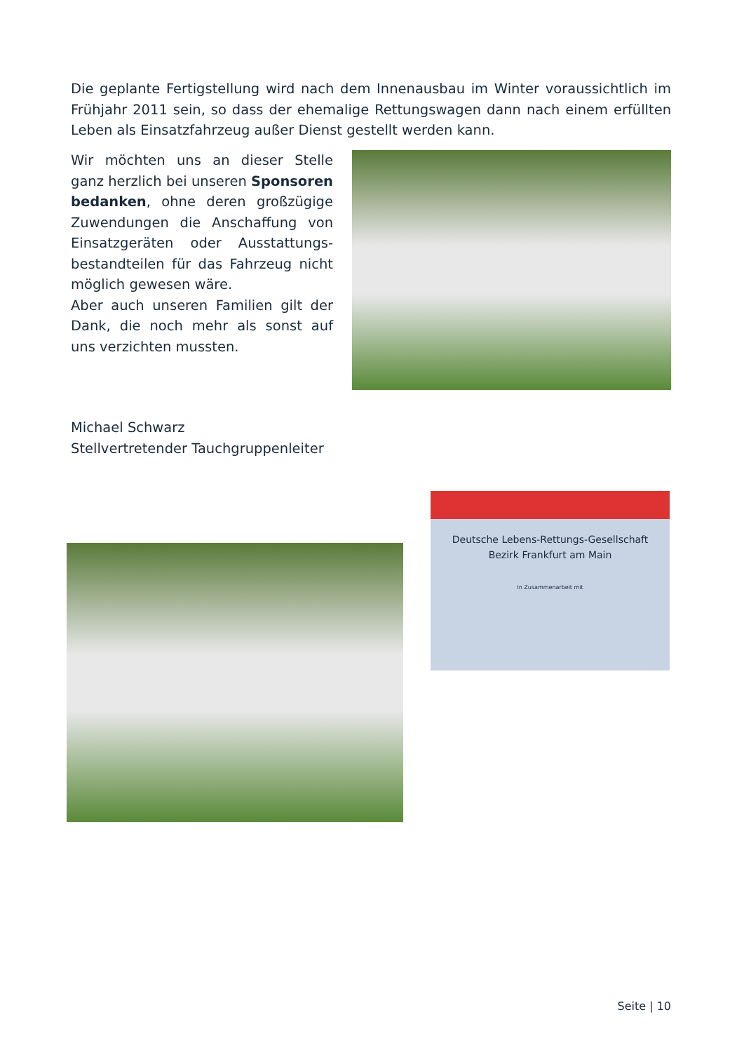Die geplante Fertigstellung wird nach dem Innenausbau im Winter voraussichtlich im Frühjahr 2011 sein, so dass der ehemalige Rettungswagen dann nach einem erfüllten Leben als Einsatzfahrzeug außer Dienst gestellt werden kann.
Wir möchten uns an dieser Stelle ganz herzlich bei unseren Sponsoren bedanken, ohne deren großzügige Zuwendungen die Anschaffung von Einsatzgeräten oder Ausstattungs­bestandteilen für das Fahrzeug nicht möglich gewesen wäre.
Aber auch unseren Familien gilt der Dank, die noch mehr als sonst auf uns verzichten mussten.
Michael Schwarz
Stellvertretender Tauchgruppenleiter
Deutsche Lebens-Rettungs-Gesellschaft
Bezirk Frankfurt am Main
In Zusammenarbeit mit
Seite | 10